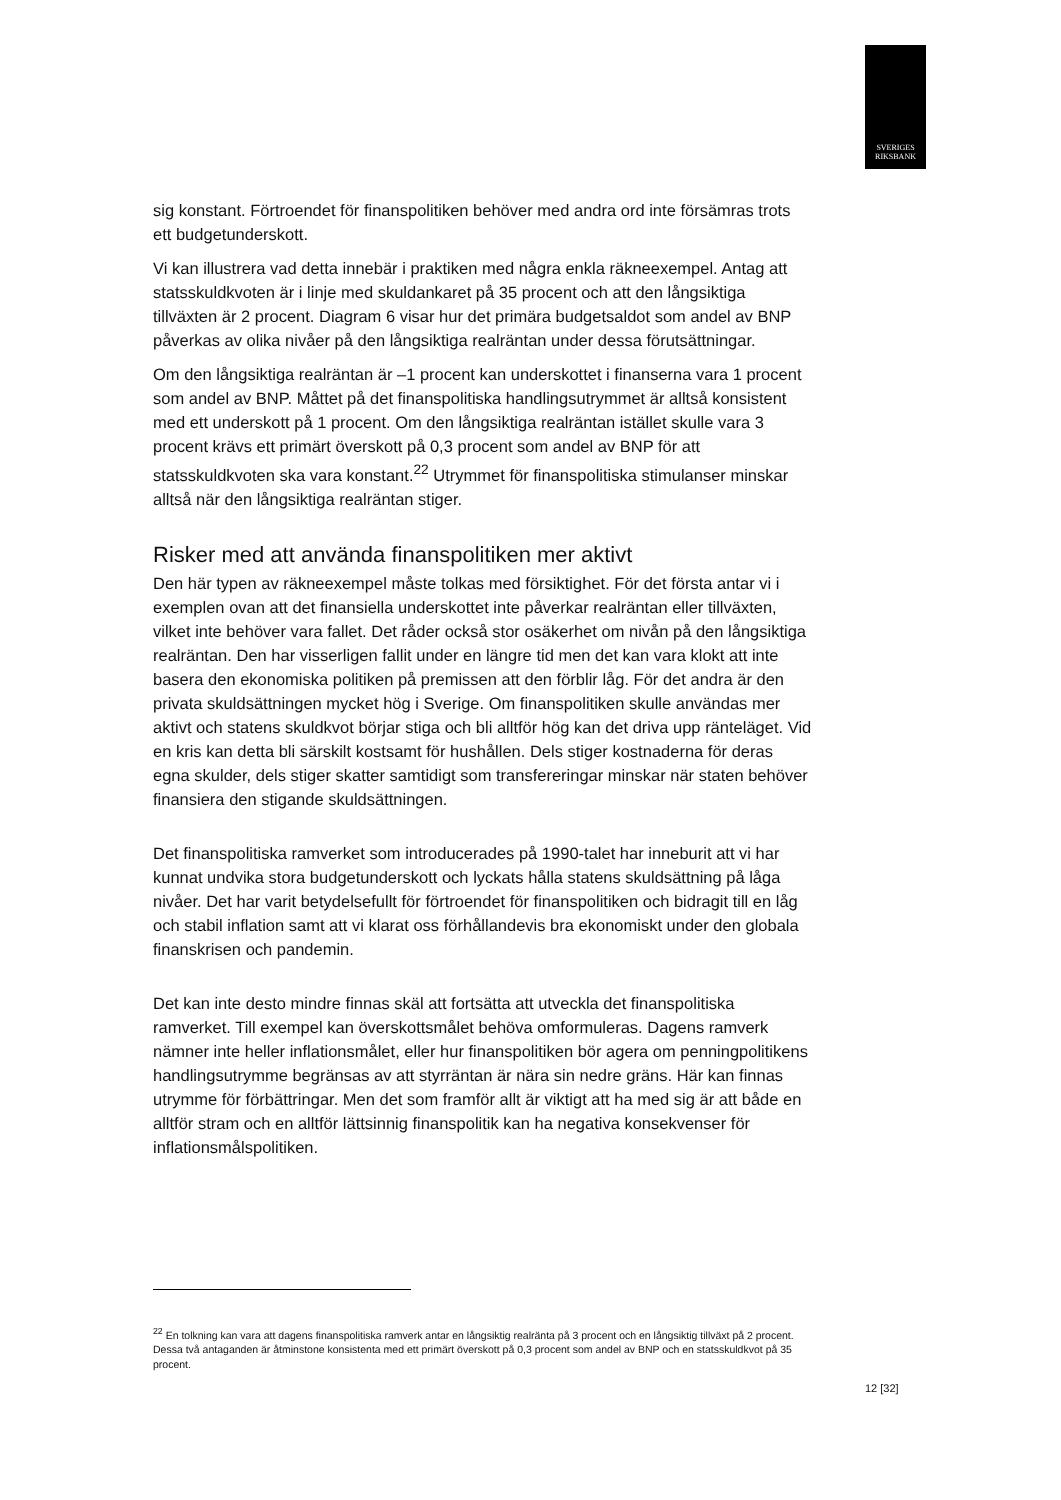SVERIGES
RIKSBANK
sig konstant. Förtroendet för finanspolitiken behöver med andra ord inte försämras trots ett budgetunderskott.
Vi kan illustrera vad detta innebär i praktiken med några enkla räkneexempel. Antag att statsskuldkvoten är i linje med skuldankaret på 35 procent och att den långsiktiga tillväxten är 2 procent. Diagram 6 visar hur det primära budgetsaldot som andel av BNP påverkas av olika nivåer på den långsiktiga realräntan under dessa förutsättningar.
Om den långsiktiga realräntan är –1 procent kan underskottet i finanserna vara 1 procent som andel av BNP. Måttet på det finanspolitiska handlingsutrymmet är alltså konsistent med ett underskott på 1 procent. Om den långsiktiga realräntan istället skulle vara 3 procent krävs ett primärt överskott på 0,3 procent som andel av BNP för att statsskuldkvoten ska vara konstant.<sup>22</sup> Utrymmet för finanspolitiska stimulanser minskar alltså när den långsiktiga realräntan stiger.
Risker med att använda finanspolitiken mer aktivt
Den här typen av räkneexempel måste tolkas med försiktighet. För det första antar vi i exemplen ovan att det finansiella underskottet inte påverkar realräntan eller tillväxten, vilket inte behöver vara fallet. Det råder också stor osäkerhet om nivån på den långsiktiga realräntan. Den har visserligen fallit under en längre tid men det kan vara klokt att inte basera den ekonomiska politiken på premissen att den förblir låg. För det andra är den privata skuldsättningen mycket hög i Sverige. Om finanspolitiken skulle användas mer aktivt och statens skuldkvot börjar stiga och bli alltför hög kan det driva upp ränteläget. Vid en kris kan detta bli särskilt kostsamt för hushållen. Dels stiger kostnaderna för deras egna skulder, dels stiger skatter samtidigt som transfereringar minskar när staten behöver finansiera den stigande skuldsättningen.
Det finanspolitiska ramverket som introducerades på 1990-talet har inneburit att vi har kunnat undvika stora budgetunderskott och lyckats hålla statens skuldsättning på låga nivåer. Det har varit betydelsefullt för förtroendet för finanspolitiken och bidragit till en låg och stabil inflation samt att vi klarat oss förhållandevis bra ekonomiskt under den globala finanskrisen och pandemin.
Det kan inte desto mindre finnas skäl att fortsätta att utveckla det finanspolitiska ramverket. Till exempel kan överskottsmålet behöva omformuleras. Dagens ramverk nämner inte heller inflationsmålet, eller hur finanspolitiken bör agera om penningpolitikens handlingsutrymme begränsas av att styrräntan är nära sin nedre gräns. Här kan finnas utrymme för förbättringar. Men det som framför allt är viktigt att ha med sig är att både en alltför stram och en alltför lättsinnig finanspolitik kan ha negativa konsekvenser för inflationsmålspolitiken.
<sup>22</sup> En tolkning kan vara att dagens finanspolitiska ramverk antar en långsiktig realränta på 3 procent och en långsiktig tillväxt på 2 procent. Dessa två antaganden är åtminstone konsistenta med ett primärt överskott på 0,3 procent som andel av BNP och en statsskuldkvot på 35 procent.
12 [32]